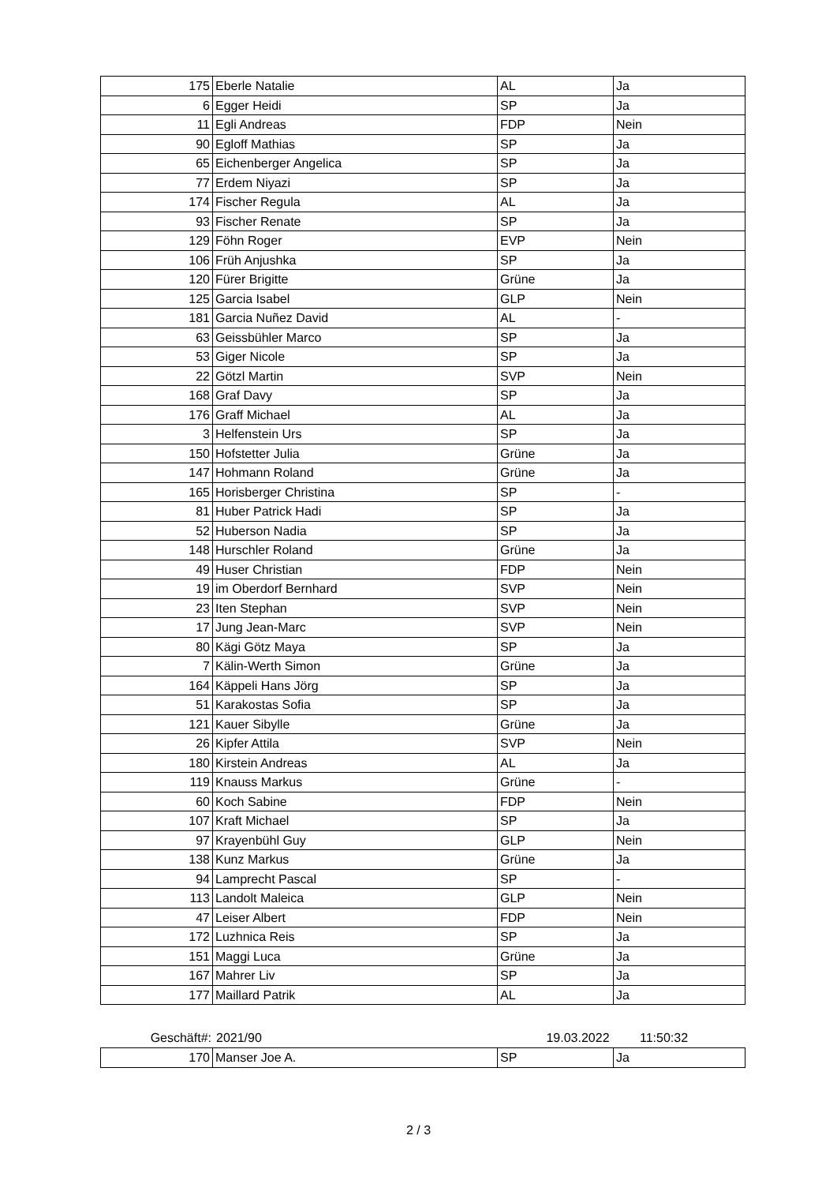| 175 | Eberle Natalie | AL | Ja |
| 6 | Egger Heidi | SP | Ja |
| 11 | Egli Andreas | FDP | Nein |
| 90 | Egloff Mathias | SP | Ja |
| 65 | Eichenberger Angelica | SP | Ja |
| 77 | Erdem Niyazi | SP | Ja |
| 174 | Fischer Regula | AL | Ja |
| 93 | Fischer Renate | SP | Ja |
| 129 | Föhn Roger | EVP | Nein |
| 106 | Früh Anjushka | SP | Ja |
| 120 | Fürer Brigitte | Grüne | Ja |
| 125 | Garcia Isabel | GLP | Nein |
| 181 | Garcia Nuñez David | AL | - |
| 63 | Geissbühler Marco | SP | Ja |
| 53 | Giger Nicole | SP | Ja |
| 22 | Götzl Martin | SVP | Nein |
| 168 | Graf Davy | SP | Ja |
| 176 | Graff Michael | AL | Ja |
| 3 | Helfenstein Urs | SP | Ja |
| 150 | Hofstetter Julia | Grüne | Ja |
| 147 | Hohmann Roland | Grüne | Ja |
| 165 | Horisberger Christina | SP | - |
| 81 | Huber Patrick Hadi | SP | Ja |
| 52 | Huberson Nadia | SP | Ja |
| 148 | Hurschler Roland | Grüne | Ja |
| 49 | Huser Christian | FDP | Nein |
| 19 | im Oberdorf Bernhard | SVP | Nein |
| 23 | Iten Stephan | SVP | Nein |
| 17 | Jung Jean-Marc | SVP | Nein |
| 80 | Kägi Götz Maya | SP | Ja |
| 7 | Kälin-Werth Simon | Grüne | Ja |
| 164 | Käppeli Hans Jörg | SP | Ja |
| 51 | Karakostas Sofia | SP | Ja |
| 121 | Kauer Sibylle | Grüne | Ja |
| 26 | Kipfer Attila | SVP | Nein |
| 180 | Kirstein Andreas | AL | Ja |
| 119 | Knauss Markus | Grüne | - |
| 60 | Koch Sabine | FDP | Nein |
| 107 | Kraft Michael | SP | Ja |
| 97 | Krayenbühl Guy | GLP | Nein |
| 138 | Kunz Markus | Grüne | Ja |
| 94 | Lamprecht Pascal | SP | - |
| 113 | Landolt Maleica | GLP | Nein |
| 47 | Leiser Albert | FDP | Nein |
| 172 | Luzhnica Reis | SP | Ja |
| 151 | Maggi Luca | Grüne | Ja |
| 167 | Mahrer Liv | SP | Ja |
| 177 | Maillard Patrik | AL | Ja |
Geschäft#: 2021/90 19.03.2022 11:50:32
| 170 | Manser Joe A. | SP | Ja |
2 / 3